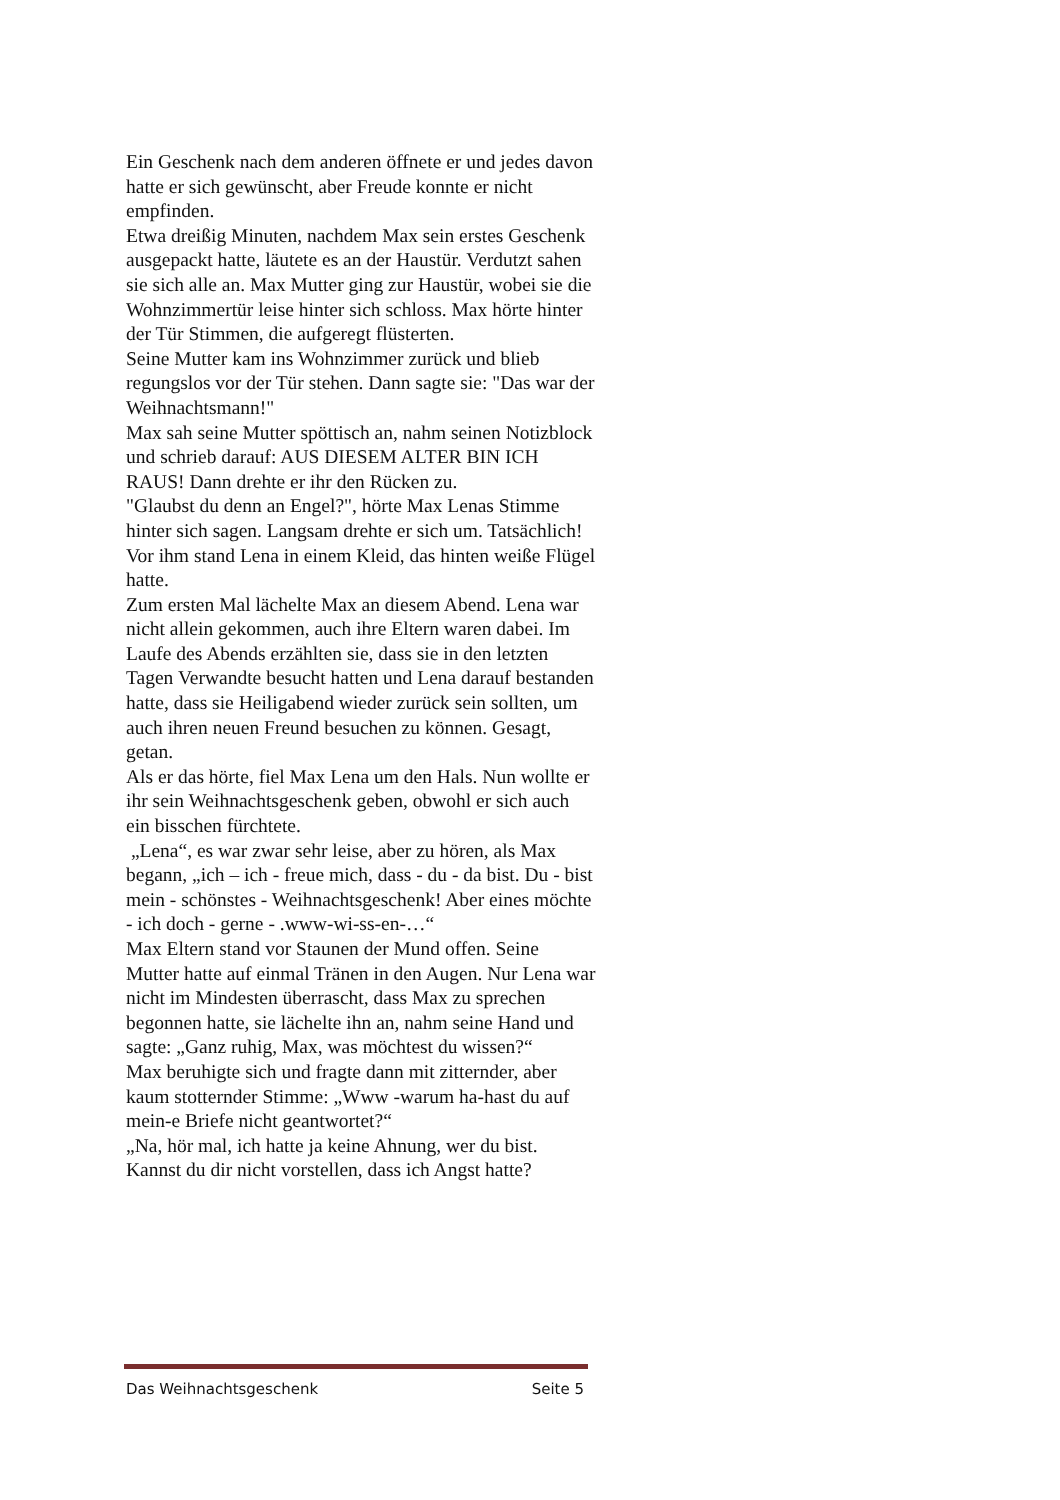Ein Geschenk nach dem anderen öffnete er und jedes davon hatte er sich gewünscht, aber Freude konnte er nicht empfinden.
Etwa dreißig Minuten, nachdem Max sein erstes Geschenk ausgepackt hatte, läutete es an der Haustür. Verdutzt sahen sie sich alle an. Max Mutter ging zur Haustür, wobei sie die Wohnzimmertür leise hinter sich schloss. Max hörte hinter der Tür Stimmen, die aufgeregt flüsterten.
Seine Mutter kam ins Wohnzimmer zurück und blieb regungslos vor der Tür stehen. Dann sagte sie: "Das war der Weihnachtsmann!"
Max sah seine Mutter spöttisch an, nahm seinen Notizblock und schrieb darauf: AUS DIESEM ALTER BIN ICH RAUS! Dann drehte er ihr den Rücken zu.
"Glaubst du denn an Engel?", hörte Max Lenas Stimme hinter sich sagen. Langsam drehte er sich um. Tatsächlich! Vor ihm stand Lena in einem Kleid, das hinten weiße Flügel hatte.
Zum ersten Mal lächelte Max an diesem Abend. Lena war nicht allein gekommen, auch ihre Eltern waren dabei. Im Laufe des Abends erzählten sie, dass sie in den letzten Tagen Verwandte besucht hatten und Lena darauf bestanden hatte, dass sie Heiligabend wieder zurück sein sollten, um auch ihren neuen Freund besuchen zu können. Gesagt, getan.
Als er das hörte, fiel Max Lena um den Hals. Nun wollte er ihr sein Weihnachtsgeschenk geben, obwohl er sich auch ein bisschen fürchtete.
„Lena“, es war zwar sehr leise, aber zu hören, als Max begann, „ich – ich - freue mich, dass - du - da bist. Du - bist mein - schönstes - Weihnachtsgeschenk! Aber eines möchte - ich doch - gerne - .www-wi-ss-en-…“
Max Eltern stand vor Staunen der Mund offen. Seine Mutter hatte auf einmal Tränen in den Augen. Nur Lena war nicht im Mindesten überrascht, dass Max zu sprechen begonnen hatte, sie lächelte ihn an, nahm seine Hand und sagte: „Ganz ruhig, Max, was möchtest du wissen?“
Max beruhigte sich und fragte dann mit zitternder, aber kaum stotternder Stimme: „Www -warum ha-hast du auf mein-e Briefe nicht geantwortet?“
„Na, hör mal, ich hatte ja keine Ahnung, wer du bist. Kannst du dir nicht vorstellen, dass ich Angst hatte?
Das Weihnachtsgeschenk Seite 5